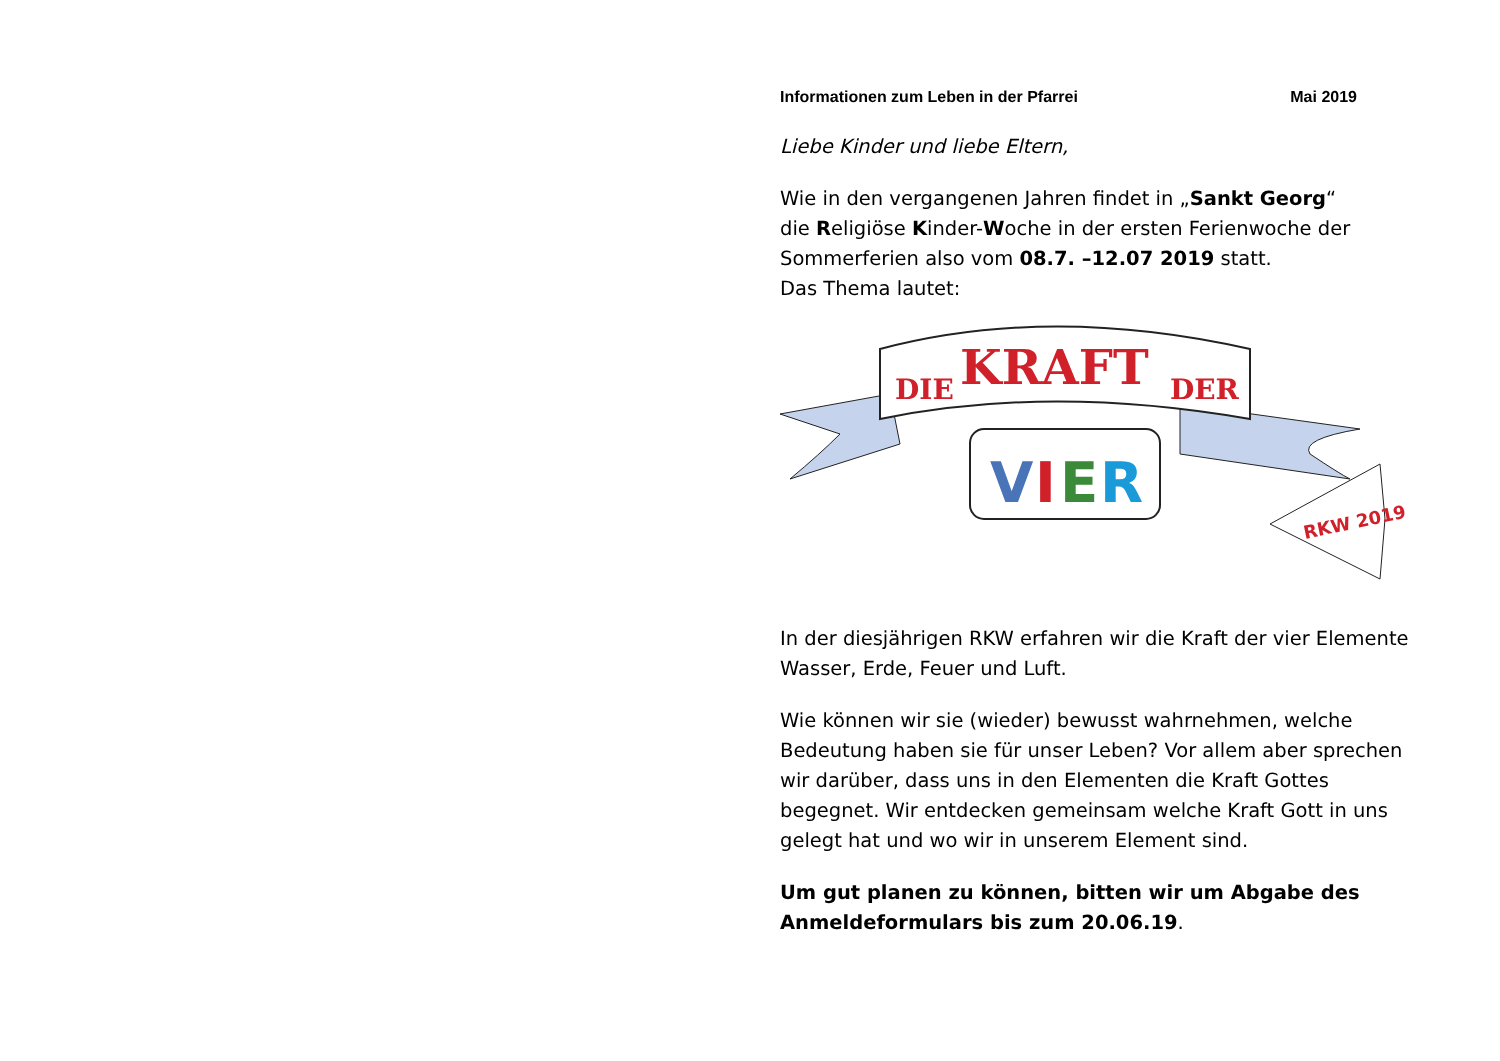Informationen zum Leben in der Pfarrei Mai 2019
Liebe Kinder und liebe Eltern,
Wie in den vergangenen Jahren findet in „Sankt Georg“
die Religiöse Kinder-Woche in der ersten Ferienwoche der Sommerferien also vom 08.7. –12.07 2019 statt.
Das Thema lautet:
DIE
KRAFT
DER
V
I
E
R
RKW 2019
In der diesjährigen RKW erfahren wir die Kraft der vier Elemente Wasser, Erde, Feuer und Luft.
Wie können wir sie (wieder) bewusst wahrnehmen, welche Bedeutung haben sie für unser Leben? Vor allem aber sprechen wir darüber, dass uns in den Elementen die Kraft Gottes begegnet. Wir entdecken gemeinsam welche Kraft Gott in uns gelegt hat und wo wir in unserem Element sind.
Um gut planen zu können, bitten wir um Abgabe des Anmeldeformulars bis zum 20.06.19.